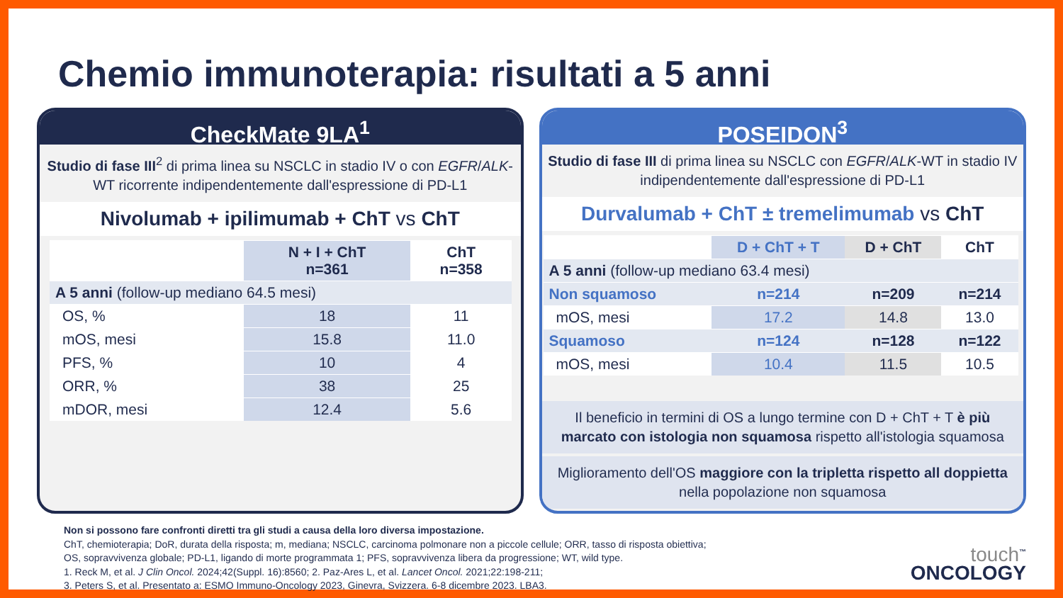Chemio immunoterapia: risultati a 5 anni
CheckMate 9LA<sup>1</sup>
Studio di fase III<sup>2</sup> di prima linea su NSCLC in stadio IV o con EGFR/ALK-WT ricorrente indipendentemente dall'espressione di PD-L1
Nivolumab + ipilimumab + ChT vs ChT
| | N + I + ChT n=361 | ChT n=358 |
| --- | --- | --- |
| A 5 anni (follow-up mediano 64.5 mesi) | | |
| OS, % | 18 | 11 |
| mOS, mesi | 15.8 | 11.0 |
| PFS, % | 10 | 4 |
| ORR, % | 38 | 25 |
| mDOR, mesi | 12.4 | 5.6 |
POSEIDON<sup>3</sup>
Studio di fase III di prima linea su NSCLC con EGFR/ALK-WT in stadio IV indipendentemente dall'espressione di PD-L1
Durvalumab + ChT ± tremelimumab vs ChT
| | D + ChT + T | D + ChT | ChT |
| --- | --- | --- | --- |
| A 5 anni (follow-up mediano 63.4 mesi) | | | |
| Non squamoso | n=214 | n=209 | n=214 |
| mOS, mesi | 17.2 | 14.8 | 13.0 |
| Squamoso | n=124 | n=128 | n=122 |
| mOS, mesi | 10.4 | 11.5 | 10.5 |
Il beneficio in termini di OS a lungo termine con D + ChT + T è più marcato con istologia non squamosa rispetto all'istologia squamosa
Miglioramento dell'OS maggiore con la tripletta rispetto all doppietta nella popolazione non squamosa
Non si possono fare confronti diretti tra gli studi a causa della loro diversa impostazione.
ChT, chemioterapia; DoR, durata della risposta; m, mediana; NSCLC, carcinoma polmonare non a piccole cellule; ORR, tasso di risposta obiettiva;
OS, sopravvivenza globale; PD-L1, ligando di morte programmata 1; PFS, sopravvivenza libera da progressione; WT, wild type.
1. Reck M, et al. J Clin Oncol. 2024;42(Suppl. 16):8560; 2. Paz-Ares L, et al. Lancet Oncol. 2021;22:198-211;
3. Peters S, et al. Presentato a: ESMO Immuno-Oncology 2023, Ginevra, Svizzera. 6-8 dicembre 2023. LBA3.
touch<sup>™</sup>
ONCOLOGY